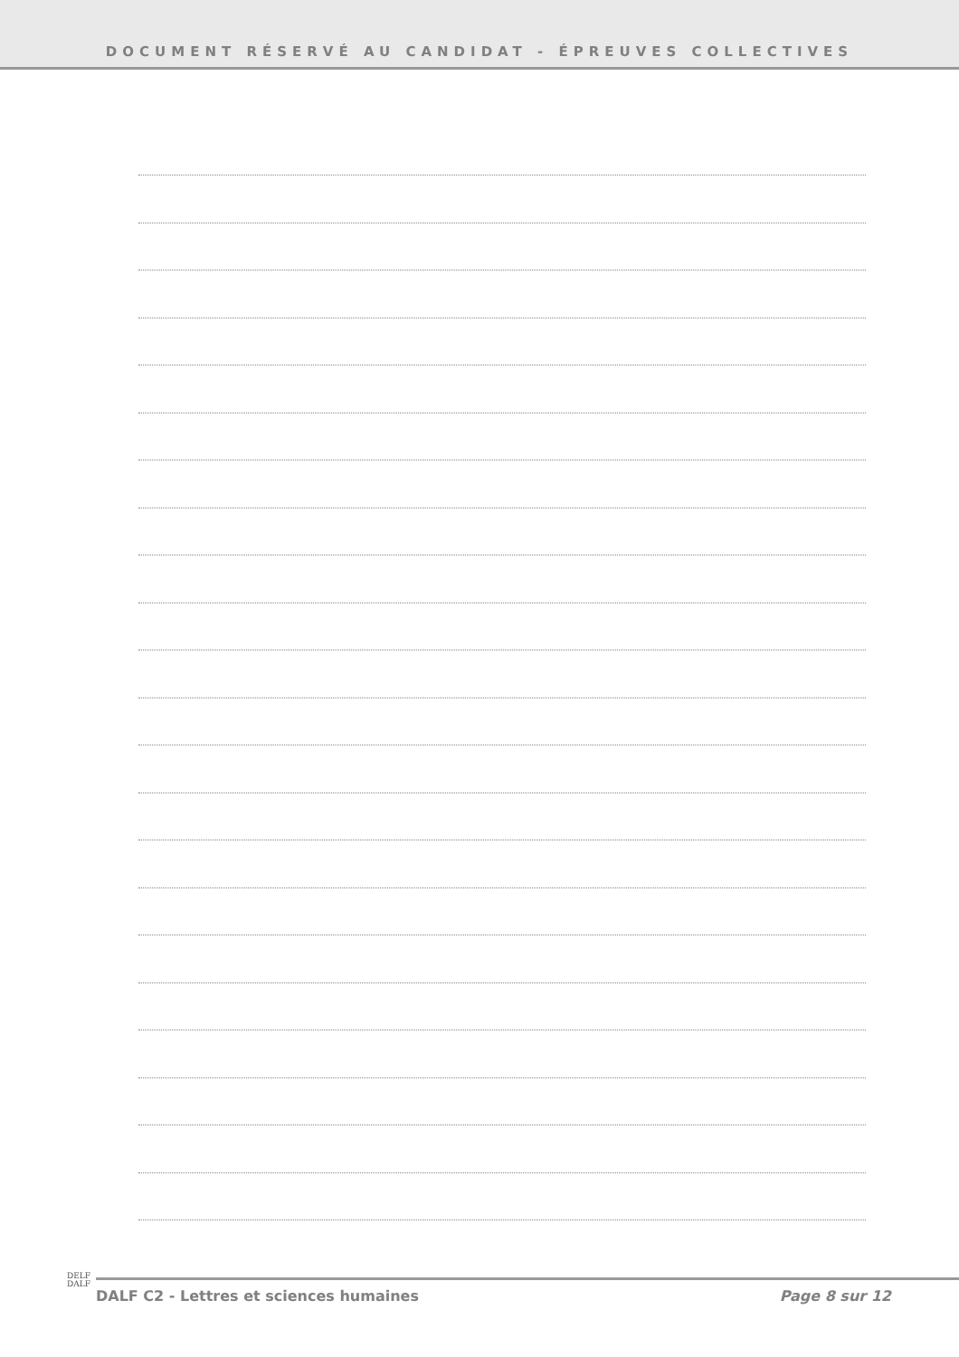DOCUMENT RÉSERVÉ AU CANDIDAT - ÉPREUVES COLLECTIVES
DELF
DALF
DALF C2 - Lettres et sciences humaines Page 8 sur 12